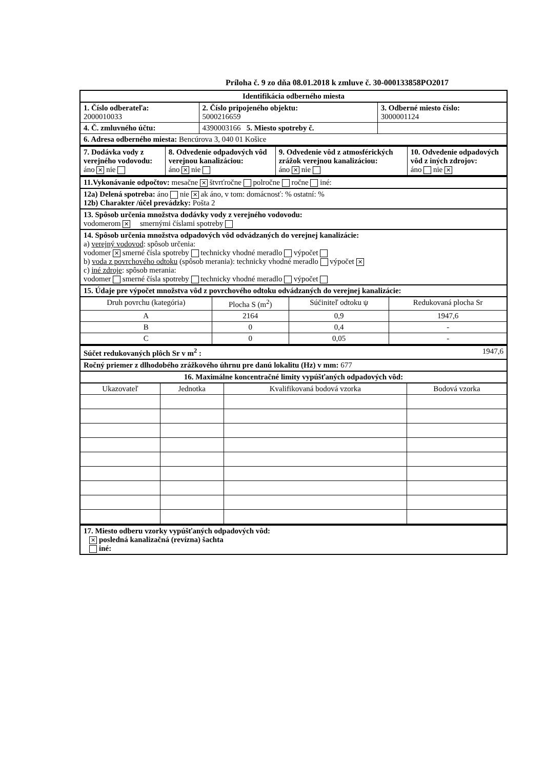Príloha č. 9 zo dňa 08.01.2018 k zmluve č. 30-000133858PO2017
Identifikácia odberného miesta
| 1. Číslo odberateľa: 2000010033 | 2. Číslo pripojeného objektu: 5000216659 | 3. Odberné miesto číslo: 3000001124 |
| 4. Č. zmluvného účtu: | 4390003166 5. Miesto spotreby č. | |
| 6. Adresa odberného miesta: Bencúrova 3, 040 01 Košice | | |
| 7. Dodávka vody z verejného vodovodu: áno ✕ nie | 8. Odvedenie odpadových vôd verejnou kanalizáciou: áno ✕ nie | 9. Odvedenie vôd z atmosférických zrážok verejnou kanalizáciou: áno ✕ nie | 10. Odvedenie odpadových vôd z iných zdrojov: áno nie ✕ |
11.Vykonávanie odpočtov: mesačne ✕ štvrťročne polročne ročne iné:
12a) Delená spotreba: áno nie ✕ ak áno, v tom: domácnosť: % ostatní: %
12b) Charakter /účel prevádzky: Pošta 2
13. Spôsob určenia množstva dodávky vody z verejného vodovodu:
vodomerom ✕ smernými číslami spotreby
14. Spôsob určenia množstva odpadových vôd odvádzaných do verejnej kanalizácie:
a) verejný vodovod: spôsob určenia:
vodomer ✕ smerné čísla spotreby technicky vhodné meradlo výpočet
b) voda z povrchového odtoku (spôsob merania): technicky vhodné meradlo výpočet ✕
c) iné zdroje: spôsob merania:
vodomer smerné čísla spotreby technicky vhodné meradlo výpočet
15. Údaje pre výpočet množstva vôd z povrchového odtoku odvádzaných do verejnej kanalizácie:
| Druh povrchu (kategória) | Plocha S (m<sup>2</sup>) | Súčiniteľ odtoku ψ | Redukovaná plocha Sr |
| --- | --- | --- | --- |
| A | 2164 | 0,9 | 1947,6 |
| B | 0 | 0,4 | - |
| C | 0 | 0,05 | - |
Súčet redukovaných plôch Sr v m<sup>2</sup> : 1947,6
Ročný priemer z dlhodobého zrážkového úhrnu pre danú lokalitu (Hz) v mm: 677
16. Maximálne koncentračné limity vypúšťaných odpadových vôd:
| Ukazovateľ | Jednotka | Kvalifikovaná bodová vzorka | Bodová vzorka |
| --- | --- | --- | --- |
17. Miesto odberu vzorky vypúšťaných odpadových vôd:
✕ posledná kanalizačná (revízna) šachta
iné: